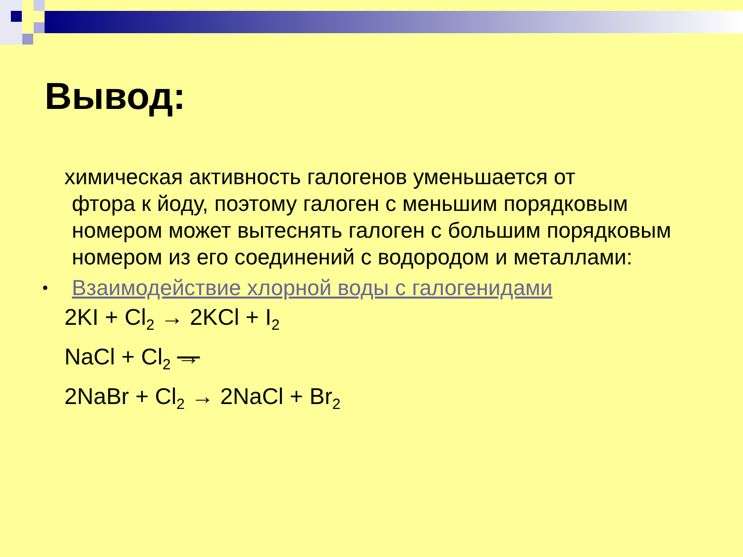Вывод:
химическая активность галогенов уменьшается от
фтора к йоду, поэтому галоген с меньшим порядковым номером может вытеснять галоген с большим порядковым номером из его соединений с водородом и металлами:
• Взаимодействие хлорной воды с галогенидами
2KI + Cl<sub>2</sub> → 2KCl + I<sub>2</sub>
NaCl + Cl<sub>2</sub> →
2NaBr + Cl<sub>2</sub> → 2NaCl + Br<sub>2</sub>